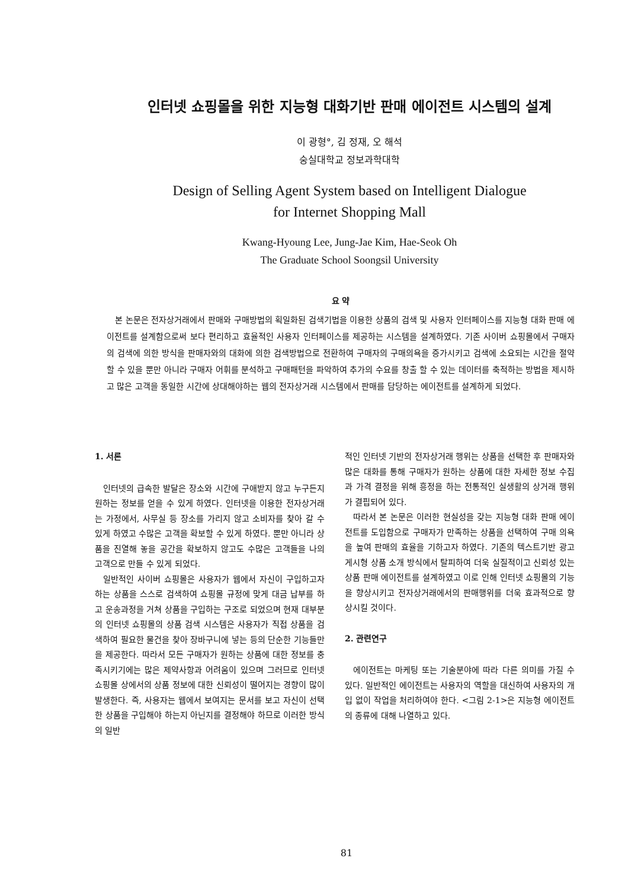인터넷 쇼핑몰을 위한 지능형 대화기반 판매 에이전트 시스템의 설계
이 광형°, 김 정재, 오 해석
숭실대학교 정보과학대학
Design of Selling Agent System based on Intelligent Dialogue
for Internet Shopping Mall
Kwang-Hyoung Lee, Jung-Jae Kim, Hae-Seok Oh
The Graduate School Soongsil University
요 약
본 논문은 전자상거래에서 판매와 구매방법의 획일화된 검색기법을 이용한 상품의 검색 및 사용자 인터페이스를 지능형 대화 판매 에이전트를 설계함으로써 보다 편리하고 효율적인 사용자 인터페이스를 제공하는 시스템을 설계하였다. 기존 사이버 쇼핑몰에서 구매자의 검색에 의한 방식을 판매자와의 대화에 의한 검색방법으로 전환하여 구매자의 구매의욕을 증가시키고 검색에 소요되는 시간을 절약할 수 있을 뿐만 아니라 구매자 어휘를 분석하고 구매패턴을 파악하여 추가의 수요를 창출 할 수 있는 데이터를 축적하는 방법을 제시하고 많은 고객을 동일한 시간에 상대해야하는 웹의 전자상거래 시스템에서 판매를 담당하는 에이전트를 설계하게 되었다.
1. 서론
인터넷의 급속한 발달은 장소와 시간에 구애받지 않고 누구든지 원하는 정보를 얻을 수 있게 하였다. 인터넷을 이용한 전자상거래는 가정에서, 사무실 등 장소를 가리지 않고 소비자를 찾아 갈 수 있게 하였고 수많은 고객을 확보할 수 있게 하였다. 뿐만 아니라 상품을 진열해 놓을 공간을 확보하지 않고도 수많은 고객들을 나의 고객으로 만들 수 있게 되었다.
일반적인 사이버 쇼핑몰은 사용자가 웹에서 자신이 구입하고자 하는 상품을 스스로 검색하여 쇼핑몰 규정에 맞게 대금 납부를 하고 운송과정을 거쳐 상품을 구입하는 구조로 되었으며 현재 대부분의 인터넷 쇼핑몰의 상품 검색 시스템은 사용자가 직접 상품을 검색하여 필요한 물건을 찾아 장바구니에 넣는 등의 단순한 기능들만을 제공한다. 따라서 모든 구매자가 원하는 상품에 대한 정보를 충족시키기에는 많은 제약사항과 어려움이 있으며 그러므로 인터넷 쇼핑몰 상에서의 상품 정보에 대한 신뢰성이 떨어지는 경향이 많이 발생한다. 즉, 사용자는 웹에서 보여지는 문서를 보고 자신이 선택한 상품을 구입해야 하는지 아닌지를 결정해야 하므로 이러한 방식의 일반
적인 인터넷 기반의 전자상거래 행위는 상품을 선택한 후 판매자와 많은 대화를 통해 구매자가 원하는 상품에 대한 자세한 정보 수집과 가격 결정을 위해 흥정을 하는 전통적인 실생활의 상거래 행위가 결핍되어 있다.
따라서 본 논문은 이러한 현실성을 갖는 지능형 대화 판매 에이전트를 도입함으로 구매자가 만족하는 상품을 선택하여 구매 의욕을 높여 판매의 효율을 기하고자 하였다. 기존의 텍스트기반 광고 게시형 상품 소개 방식에서 탈피하여 더욱 실질적이고 신뢰성 있는 상품 판매 에이전트를 설계하였고 이로 인해 인터넷 쇼핑몰의 기능을 향상시키고 전자상거래에서의 판매행위를 더욱 효과적으로 향상시킬 것이다.
2. 관련연구
에이전트는 마케팅 또는 기술분야에 따라 다른 의미를 가질 수 있다. 일반적인 에이전트는 사용자의 역할을 대신하여 사용자의 개입 없이 작업을 처리하여야 한다. <그림 2-1>은 지능형 에이전트의 종류에 대해 나열하고 있다.
81